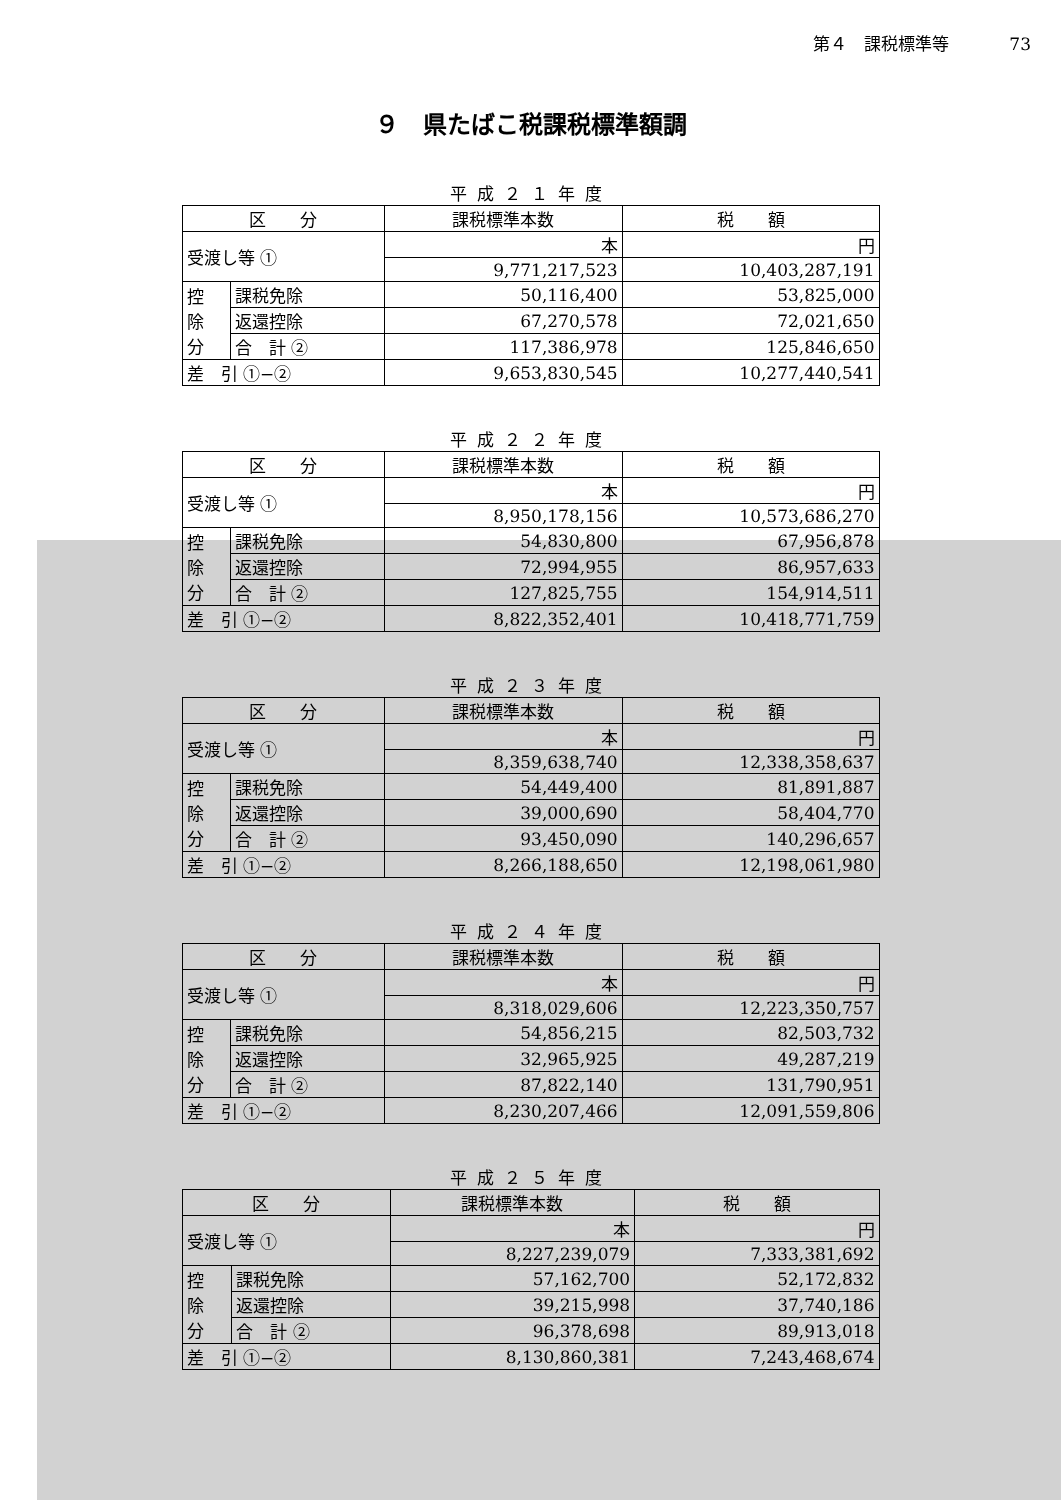第４　課税標準等 73
９　県たばこ税課税標準額調
平成２１年度
| 区 分 | | 課税標準本数 | 税 額 |
| --- | --- | --- | --- |
| 受渡し等 ① | | 本 | 円 |
| | | 9,771,217,523 | 10,403,287,191 |
| 控 除 分 | 課税免除 | 50,116,400 | 53,825,000 |
| | 返還控除 | 67,270,578 | 72,021,650 |
| | 合 計 ② | 117,386,978 | 125,846,650 |
| 差 引 ①−② | | 9,653,830,545 | 10,277,440,541 |
平成２２年度
| 区 分 | | 課税標準本数 | 税 額 |
| --- | --- | --- | --- |
| 受渡し等 ① | | 本 | 円 |
| | | 8,950,178,156 | 10,573,686,270 |
| 控 除 分 | 課税免除 | 54,830,800 | 67,956,878 |
| | 返還控除 | 72,994,955 | 86,957,633 |
| | 合 計 ② | 127,825,755 | 154,914,511 |
| 差 引 ①−② | | 8,822,352,401 | 10,418,771,759 |
平成２３年度
| 区 分 | | 課税標準本数 | 税 額 |
| --- | --- | --- | --- |
| 受渡し等 ① | | 本 | 円 |
| | | 8,359,638,740 | 12,338,358,637 |
| 控 除 分 | 課税免除 | 54,449,400 | 81,891,887 |
| | 返還控除 | 39,000,690 | 58,404,770 |
| | 合 計 ② | 93,450,090 | 140,296,657 |
| 差 引 ①−② | | 8,266,188,650 | 12,198,061,980 |
平成２４年度
| 区 分 | | 課税標準本数 | 税 額 |
| --- | --- | --- | --- |
| 受渡し等 ① | | 本 | 円 |
| | | 8,318,029,606 | 12,223,350,757 |
| 控 除 分 | 課税免除 | 54,856,215 | 82,503,732 |
| | 返還控除 | 32,965,925 | 49,287,219 |
| | 合 計 ② | 87,822,140 | 131,790,951 |
| 差 引 ①−② | | 8,230,207,466 | 12,091,559,806 |
平成２５年度
| 区 分 | | 課税標準本数 | 税 額 |
| --- | --- | --- | --- |
| 受渡し等 ① | | 本 | 円 |
| | | 8,227,239,079 | 7,333,381,692 |
| 控 除 分 | 課税免除 | 57,162,700 | 52,172,832 |
| | 返還控除 | 39,215,998 | 37,740,186 |
| | 合 計 ② | 96,378,698 | 89,913,018 |
| 差 引 ①−② | | 8,130,860,381 | 7,243,468,674 |